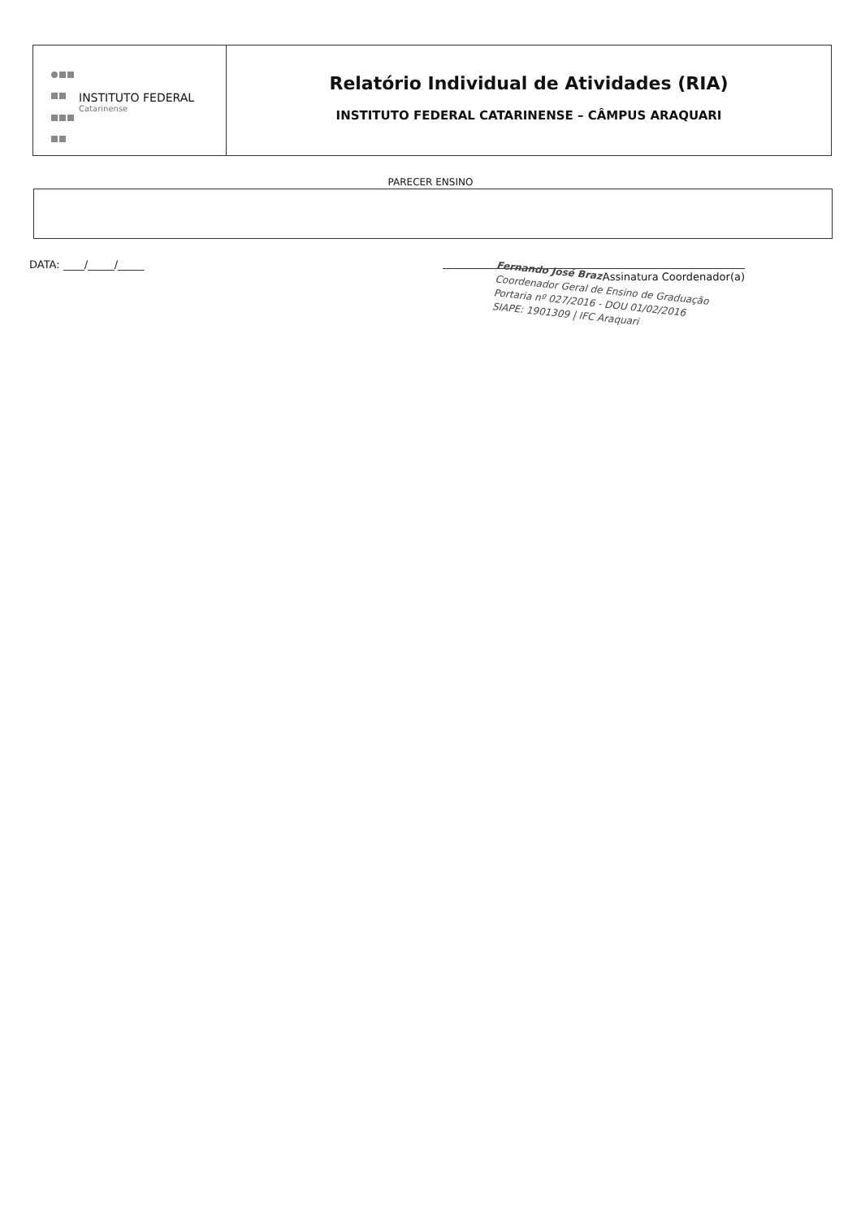INSTITUTO FEDERAL
Catarinense
Relatório Individual de Atividades (RIA)
INSTITUTO FEDERAL CATARINENSE – CÂMPUS ARAQUARI
PARECER ENSINO
DATA: ____/_____/_____
Assinatura Coordenador(a)
Fernando José Braz
Coordenador Geral de Ensino de Graduação
Portaria nº 027/2016 - DOU 01/02/2016
SIAPE: 1901309 | IFC Araquari